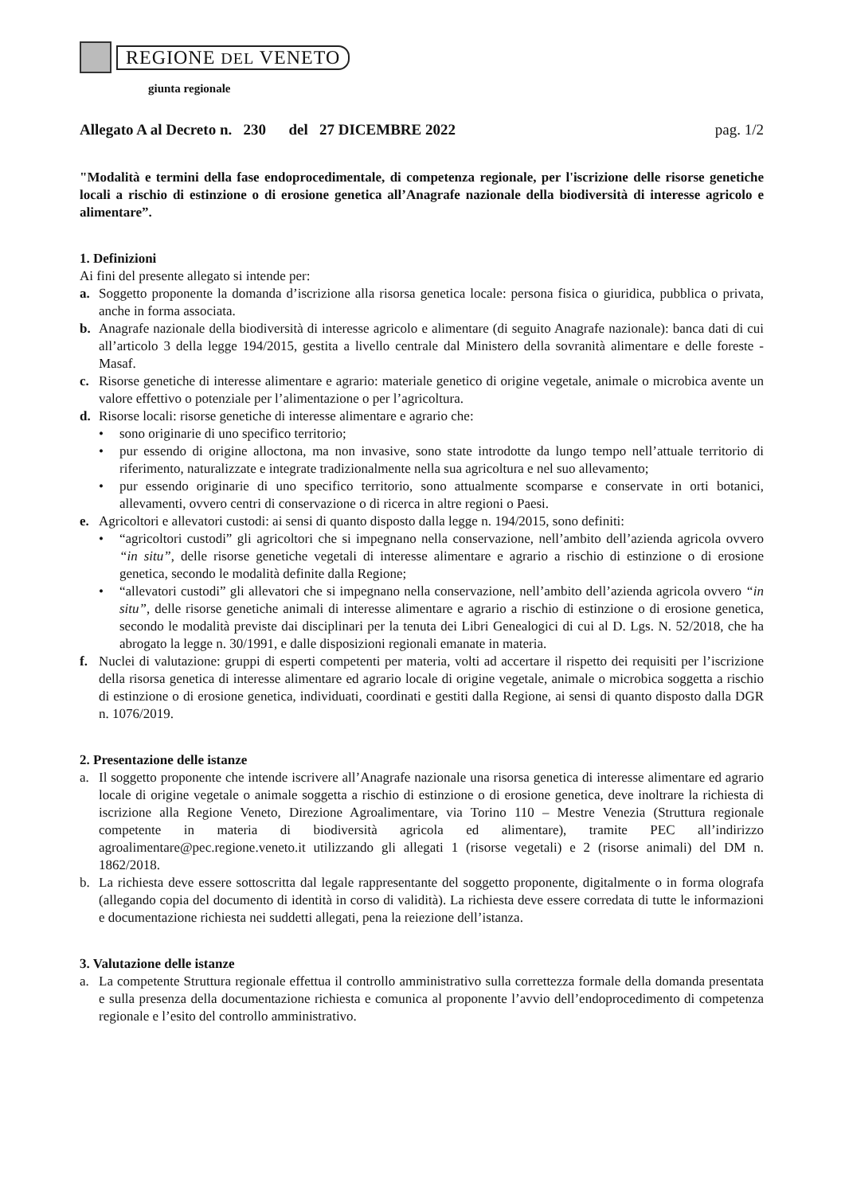REGIONE DEL VENETO
giunta regionale
Allegato A al Decreto n. 230 del 27 DICEMBRE 2022 pag. 1/2
"Modalità e termini della fase endoprocedimentale, di competenza regionale, per l'iscrizione delle risorse genetiche locali a rischio di estinzione o di erosione genetica all’Anagrafe nazionale della biodiversità di interesse agricolo e alimentare”.
1. Definizioni
Ai fini del presente allegato si intende per:
a. Soggetto proponente la domanda d’iscrizione alla risorsa genetica locale: persona fisica o giuridica, pubblica o privata, anche in forma associata.
b. Anagrafe nazionale della biodiversità di interesse agricolo e alimentare (di seguito Anagrafe nazionale): banca dati di cui all’articolo 3 della legge 194/2015, gestita a livello centrale dal Ministero della sovranità alimentare e delle foreste - Masaf.
c. Risorse genetiche di interesse alimentare e agrario: materiale genetico di origine vegetale, animale o microbica avente un valore effettivo o potenziale per l’alimentazione o per l’agricoltura.
d. Risorse locali: risorse genetiche di interesse alimentare e agrario che:
• sono originarie di uno specifico territorio;
• pur essendo di origine alloctona, ma non invasive, sono state introdotte da lungo tempo nell’attuale territorio di riferimento, naturalizzate e integrate tradizionalmente nella sua agricoltura e nel suo allevamento;
• pur essendo originarie di uno specifico territorio, sono attualmente scomparse e conservate in orti botanici, allevamenti, ovvero centri di conservazione o di ricerca in altre regioni o Paesi.
e. Agricoltori e allevatori custodi: ai sensi di quanto disposto dalla legge n. 194/2015, sono definiti:
• “agricoltori custodi” gli agricoltori che si impegnano nella conservazione, nell’ambito dell’azienda agricola ovvero “in situ”, delle risorse genetiche vegetali di interesse alimentare e agrario a rischio di estinzione o di erosione genetica, secondo le modalità definite dalla Regione;
• “allevatori custodi” gli allevatori che si impegnano nella conservazione, nell’ambito dell’azienda agricola ovvero “in situ”, delle risorse genetiche animali di interesse alimentare e agrario a rischio di estinzione o di erosione genetica, secondo le modalità previste dai disciplinari per la tenuta dei Libri Genealogici di cui al D. Lgs. N. 52/2018, che ha abrogato la legge n. 30/1991, e dalle disposizioni regionali emanate in materia.
f. Nuclei di valutazione: gruppi di esperti competenti per materia, volti ad accertare il rispetto dei requisiti per l’iscrizione della risorsa genetica di interesse alimentare ed agrario locale di origine vegetale, animale o microbica soggetta a rischio di estinzione o di erosione genetica, individuati, coordinati e gestiti dalla Regione, ai sensi di quanto disposto dalla DGR n. 1076/2019.
2. Presentazione delle istanze
a. Il soggetto proponente che intende iscrivere all’Anagrafe nazionale una risorsa genetica di interesse alimentare ed agrario locale di origine vegetale o animale soggetta a rischio di estinzione o di erosione genetica, deve inoltrare la richiesta di iscrizione alla Regione Veneto, Direzione Agroalimentare, via Torino 110 – Mestre Venezia (Struttura regionale competente in materia di biodiversità agricola ed alimentare), tramite PEC all’indirizzo agroalimentare@pec.regione.veneto.it utilizzando gli allegati 1 (risorse vegetali) e 2 (risorse animali) del DM n. 1862/2018.
b. La richiesta deve essere sottoscritta dal legale rappresentante del soggetto proponente, digitalmente o in forma olografa (allegando copia del documento di identità in corso di validità). La richiesta deve essere corredata di tutte le informazioni e documentazione richiesta nei suddetti allegati, pena la reiezione dell’istanza.
3. Valutazione delle istanze
a. La competente Struttura regionale effettua il controllo amministrativo sulla correttezza formale della domanda presentata e sulla presenza della documentazione richiesta e comunica al proponente l’avvio dell’endoprocedimento di competenza regionale e l’esito del controllo amministrativo.